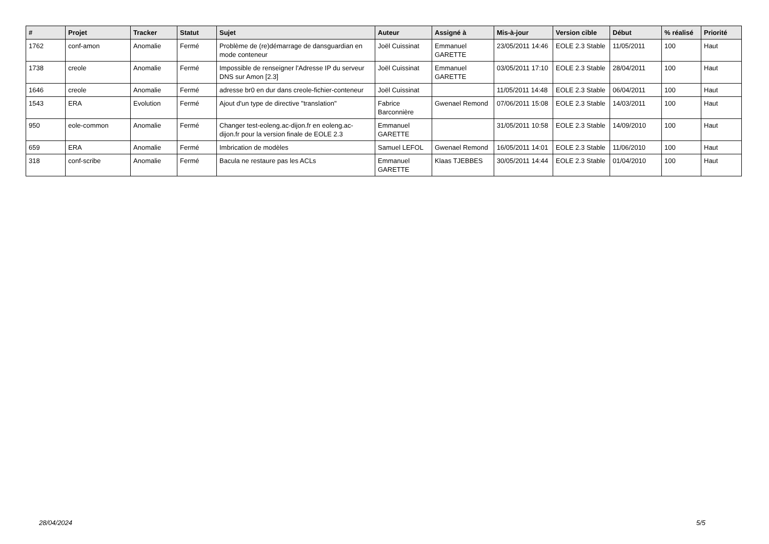| # | Projet | Tracker | Statut | Sujet | Auteur | Assigné à | Mis-à-jour | Version cible | Début | % réalisé | Priorité |
| --- | --- | --- | --- | --- | --- | --- | --- | --- | --- | --- | --- |
| 1762 | conf-amon | Anomalie | Fermé | Problème de (re)démarrage de dansguardian en mode conteneur | Joël Cuissinat | Emmanuel GARETTE | 23/05/2011 14:46 | EOLE 2.3 Stable | 11/05/2011 | 100 | Haut |
| 1738 | creole | Anomalie | Fermé | Impossible de renseigner l'Adresse IP du serveur DNS sur Amon [2.3] | Joël Cuissinat | Emmanuel GARETTE | 03/05/2011 17:10 | EOLE 2.3 Stable | 28/04/2011 | 100 | Haut |
| 1646 | creole | Anomalie | Fermé | adresse br0 en dur dans creole-fichier-conteneur | Joël Cuissinat | | 11/05/2011 14:48 | EOLE 2.3 Stable | 06/04/2011 | 100 | Haut |
| 1543 | ERA | Evolution | Fermé | Ajout d'un type de directive "translation" | Fabrice Barconnière | Gwenael Remond | 07/06/2011 15:08 | EOLE 2.3 Stable | 14/03/2011 | 100 | Haut |
| 950 | eole-common | Anomalie | Fermé | Changer test-eoleng.ac-dijon.fr en eoleng.ac-dijon.fr pour la version finale de EOLE 2.3 | Emmanuel GARETTE | | 31/05/2011 10:58 | EOLE 2.3 Stable | 14/09/2010 | 100 | Haut |
| 659 | ERA | Anomalie | Fermé | Imbrication de modèles | Samuel LEFOL | Gwenael Remond | 16/05/2011 14:01 | EOLE 2.3 Stable | 11/06/2010 | 100 | Haut |
| 318 | conf-scribe | Anomalie | Fermé | Bacula ne restaure pas les ACLs | Emmanuel GARETTE | Klaas TJEBBES | 30/05/2011 14:44 | EOLE 2.3 Stable | 01/04/2010 | 100 | Haut |
28/04/2024 5/5